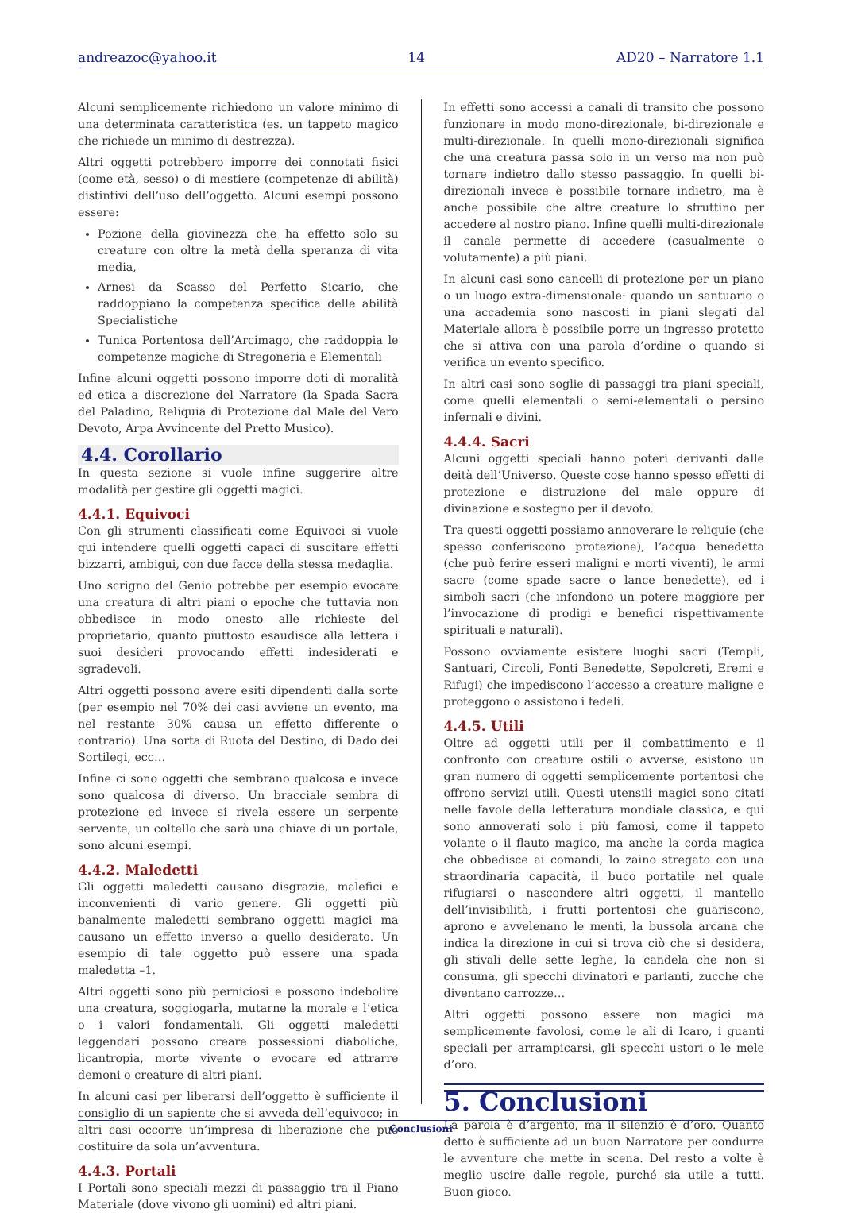andreazoc@yahoo.it 14 AD20 – Narratore 1.1
Alcuni semplicemente richiedono un valore minimo di una determinata caratteristica (es. un tappeto magico che richiede un minimo di destrezza).
Altri oggetti potrebbero imporre dei connotati fisici (come età, sesso) o di mestiere (competenze di abilità) distintivi dell’uso dell’oggetto. Alcuni esempi possono essere:
Pozione della giovinezza che ha effetto solo su creature con oltre la metà della speranza di vita media,
Arnesi da Scasso del Perfetto Sicario, che raddoppiano la competenza specifica delle abilità Specialistiche
Tunica Portentosa dell’Arcimago, che raddoppia le competenze magiche di Stregoneria e Elementali
Infine alcuni oggetti possono imporre doti di moralità ed etica a discrezione del Narratore (la Spada Sacra del Paladino, Reliquia di Protezione dal Male del Vero Devoto, Arpa Avvincente del Pretto Musico).
4.4. Corollario
In questa sezione si vuole infine suggerire altre modalità per gestire gli oggetti magici.
4.4.1. Equivoci
Con gli strumenti classificati come Equivoci si vuole qui intendere quelli oggetti capaci di suscitare effetti bizzarri, ambigui, con due facce della stessa medaglia.
Uno scrigno del Genio potrebbe per esempio evocare una creatura di altri piani o epoche che tuttavia non obbedisce in modo onesto alle richieste del proprietario, quanto piuttosto esaudisce alla lettera i suoi desideri provocando effetti indesiderati e sgradevoli.
Altri oggetti possono avere esiti dipendenti dalla sorte (per esempio nel 70% dei casi avviene un evento, ma nel restante 30% causa un effetto differente o contrario). Una sorta di Ruota del Destino, di Dado dei Sortilegi, ecc…
Infine ci sono oggetti che sembrano qualcosa e invece sono qualcosa di diverso. Un bracciale sembra di protezione ed invece si rivela essere un serpente servente, un coltello che sarà una chiave di un portale, sono alcuni esempi.
4.4.2. Maledetti
Gli oggetti maledetti causano disgrazie, malefici e inconvenienti di vario genere. Gli oggetti più banalmente maledetti sembrano oggetti magici ma causano un effetto inverso a quello desiderato. Un esempio di tale oggetto può essere una spada maledetta –1.
Altri oggetti sono più perniciosi e possono indebolire una creatura, soggiogarla, mutarne la morale e l’etica o i valori fondamentali. Gli oggetti maledetti leggendari possono creare possessioni diaboliche, licantropia, morte vivente o evocare ed attrarre demoni o creature di altri piani.
In alcuni casi per liberarsi dell’oggetto è sufficiente il consiglio di un sapiente che si avveda dell’equivoco; in altri casi occorre un’impresa di liberazione che può costituire da sola un’avventura.
4.4.3. Portali
I Portali sono speciali mezzi di passaggio tra il Piano Materiale (dove vivono gli uomini) ed altri piani.
In effetti sono accessi a canali di transito che possono funzionare in modo mono-direzionale, bi-direzionale e multi-direzionale. In quelli mono-direzionali significa che una creatura passa solo in un verso ma non può tornare indietro dallo stesso passaggio. In quelli bi-direzionali invece è possibile tornare indietro, ma è anche possibile che altre creature lo sfruttino per accedere al nostro piano. Infine quelli multi-direzionale il canale permette di accedere (casualmente o volutamente) a più piani.
In alcuni casi sono cancelli di protezione per un piano o un luogo extra-dimensionale: quando un santuario o una accademia sono nascosti in piani slegati dal Materiale allora è possibile porre un ingresso protetto che si attiva con una parola d’ordine o quando si verifica un evento specifico.
In altri casi sono soglie di passaggi tra piani speciali, come quelli elementali o semi-elementali o persino infernali e divini.
4.4.4. Sacri
Alcuni oggetti speciali hanno poteri derivanti dalle deità dell’Universo. Queste cose hanno spesso effetti di protezione e distruzione del male oppure di divinazione e sostegno per il devoto.
Tra questi oggetti possiamo annoverare le reliquie (che spesso conferiscono protezione), l’acqua benedetta (che può ferire esseri maligni e morti viventi), le armi sacre (come spade sacre o lance benedette), ed i simboli sacri (che infondono un potere maggiore per l’invocazione di prodigi e benefici rispettivamente spirituali e naturali).
Possono ovviamente esistere luoghi sacri (Templi, Santuari, Circoli, Fonti Benedette, Sepolcreti, Eremi e Rifugi) che impediscono l’accesso a creature maligne e proteggono o assistono i fedeli.
4.4.5. Utili
Oltre ad oggetti utili per il combattimento e il confronto con creature ostili o avverse, esistono un gran numero di oggetti semplicemente portentosi che offrono servizi utili. Questi utensili magici sono citati nelle favole della letteratura mondiale classica, e qui sono annoverati solo i più famosi, come il tappeto volante o il flauto magico, ma anche la corda magica che obbedisce ai comandi, lo zaino stregato con una straordinaria capacità, il buco portatile nel quale rifugiarsi o nascondere altri oggetti, il mantello dell’invisibilità, i frutti portentosi che guariscono, aprono e avvelenano le menti, la bussola arcana che indica la direzione in cui si trova ciò che si desidera, gli stivali delle sette leghe, la candela che non si consuma, gli specchi divinatori e parlanti, zucche che diventano carrozze…
Altri oggetti possono essere non magici ma semplicemente favolosi, come le ali di Icaro, i guanti speciali per arrampicarsi, gli specchi ustori o le mele d’oro.
5. Conclusioni
La parola è d’argento, ma il silenzio è d’oro. Quanto detto è sufficiente ad un buon Narratore per condurre le avventure che mette in scena. Del resto a volte è meglio uscire dalle regole, purché sia utile a tutti. Buon gioco.
Conclusioni